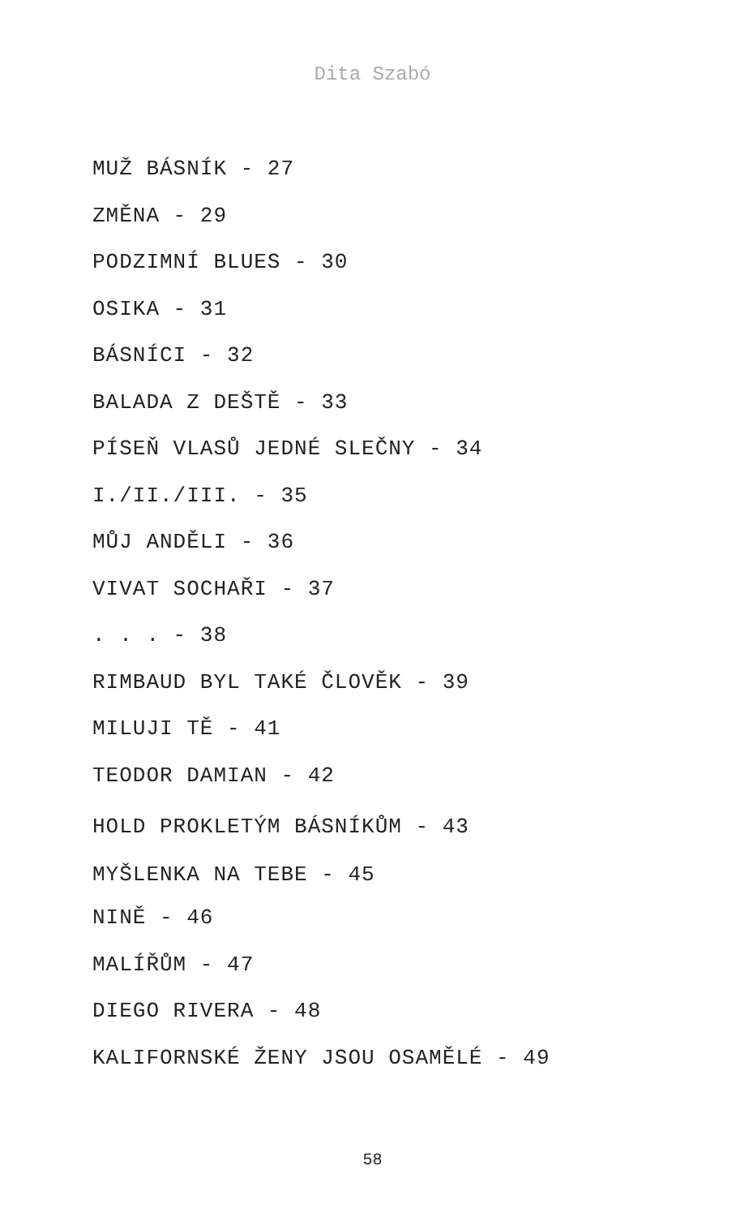Dita Szabó
MUŽ BÁSNÍK - 27
ZMĚNA - 29
PODZIMNÍ BLUES - 30
OSIKA - 31
BÁSNÍCI - 32
BALADA Z DEŠTĚ - 33
PÍSEŇ VLASŮ JEDNÉ SLEČNY - 34
I./II./III. - 35
MŮJ ANDĚLI - 36
VIVAT SOCHAŘI - 37
. . . - 38
RIMBAUD BYL TAKÉ ČLOVĚK - 39
MILUJI TĚ - 41
TEODOR DAMIAN - 42
HOLD PROKLETÝM BÁSNÍKŮM - 43
MYŠLENKA NA TEBE - 45
NINĚ - 46
MALÍŘŮM - 47
DIEGO RIVERA - 48
KALIFORNSKÉ ŽENY JSOU OSAMĚLÉ - 49
58